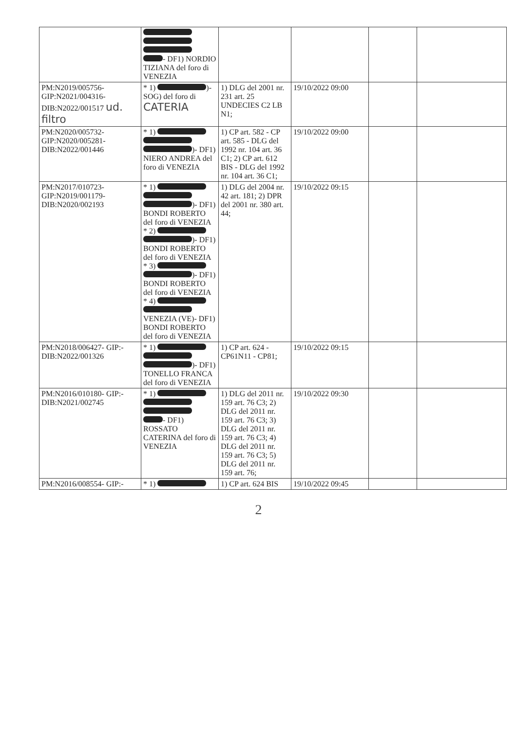| | - DF1) NORDIO TIZIANA del foro di VENEZIA | | | | |
| PM:N2019/005756- GIP:N2021/004316- DIB:N2022/001517 ud. filtro | * 1) )- SOG) del foro di CATERIA | 1) DLG del 2001 nr. 231 art. 25 UNDECIES C2 LB N1; | 19/10/2022 09:00 | | |
| PM:N2020/005732- GIP:N2020/005281- DIB:N2022/001446 | * 1) )- DF1) NIERO ANDREA del foro di VENEZIA | 1) CP art. 582 - CP art. 585 - DLG del 1992 nr. 104 art. 36 C1; 2) CP art. 612 BIS - DLG del 1992 nr. 104 art. 36 C1; | 19/10/2022 09:00 | | |
| PM:N2017/010723- GIP:N2019/001179- DIB:N2020/002193 | * 1) )- DF1) BONDI ROBERTO del foro di VENEZIA * 2) )- DF1) BONDI ROBERTO del foro di VENEZIA * 3) )- DF1) BONDI ROBERTO del foro di VENEZIA * 4) VENEZIA (VE)- DF1) BONDI ROBERTO del foro di VENEZIA | 1) DLG del 2004 nr. 42 art. 181; 2) DPR del 2001 nr. 380 art. 44; | 19/10/2022 09:15 | | |
| PM:N2018/006427- GIP:- DIB:N2022/001326 | * 1) )- DF1) TONELLO FRANCA del foro di VENEZIA | 1) CP art. 624 - CP61N11 - CP81; | 19/10/2022 09:15 | | |
| PM:N2016/010180- GIP:- DIB:N2021/002745 | * 1) - DF1) ROSSATO CATERINA del foro di VENEZIA | 1) DLG del 2011 nr. 159 art. 76 C3; 2) DLG del 2011 nr. 159 art. 76 C3; 3) DLG del 2011 nr. 159 art. 76 C3; 4) DLG del 2011 nr. 159 art. 76 C3; 5) DLG del 2011 nr. 159 art. 76; | 19/10/2022 09:30 | | |
| PM:N2016/008554- GIP:- | * 1) | 1) CP art. 624 BIS | 19/10/2022 09:45 | | |
2